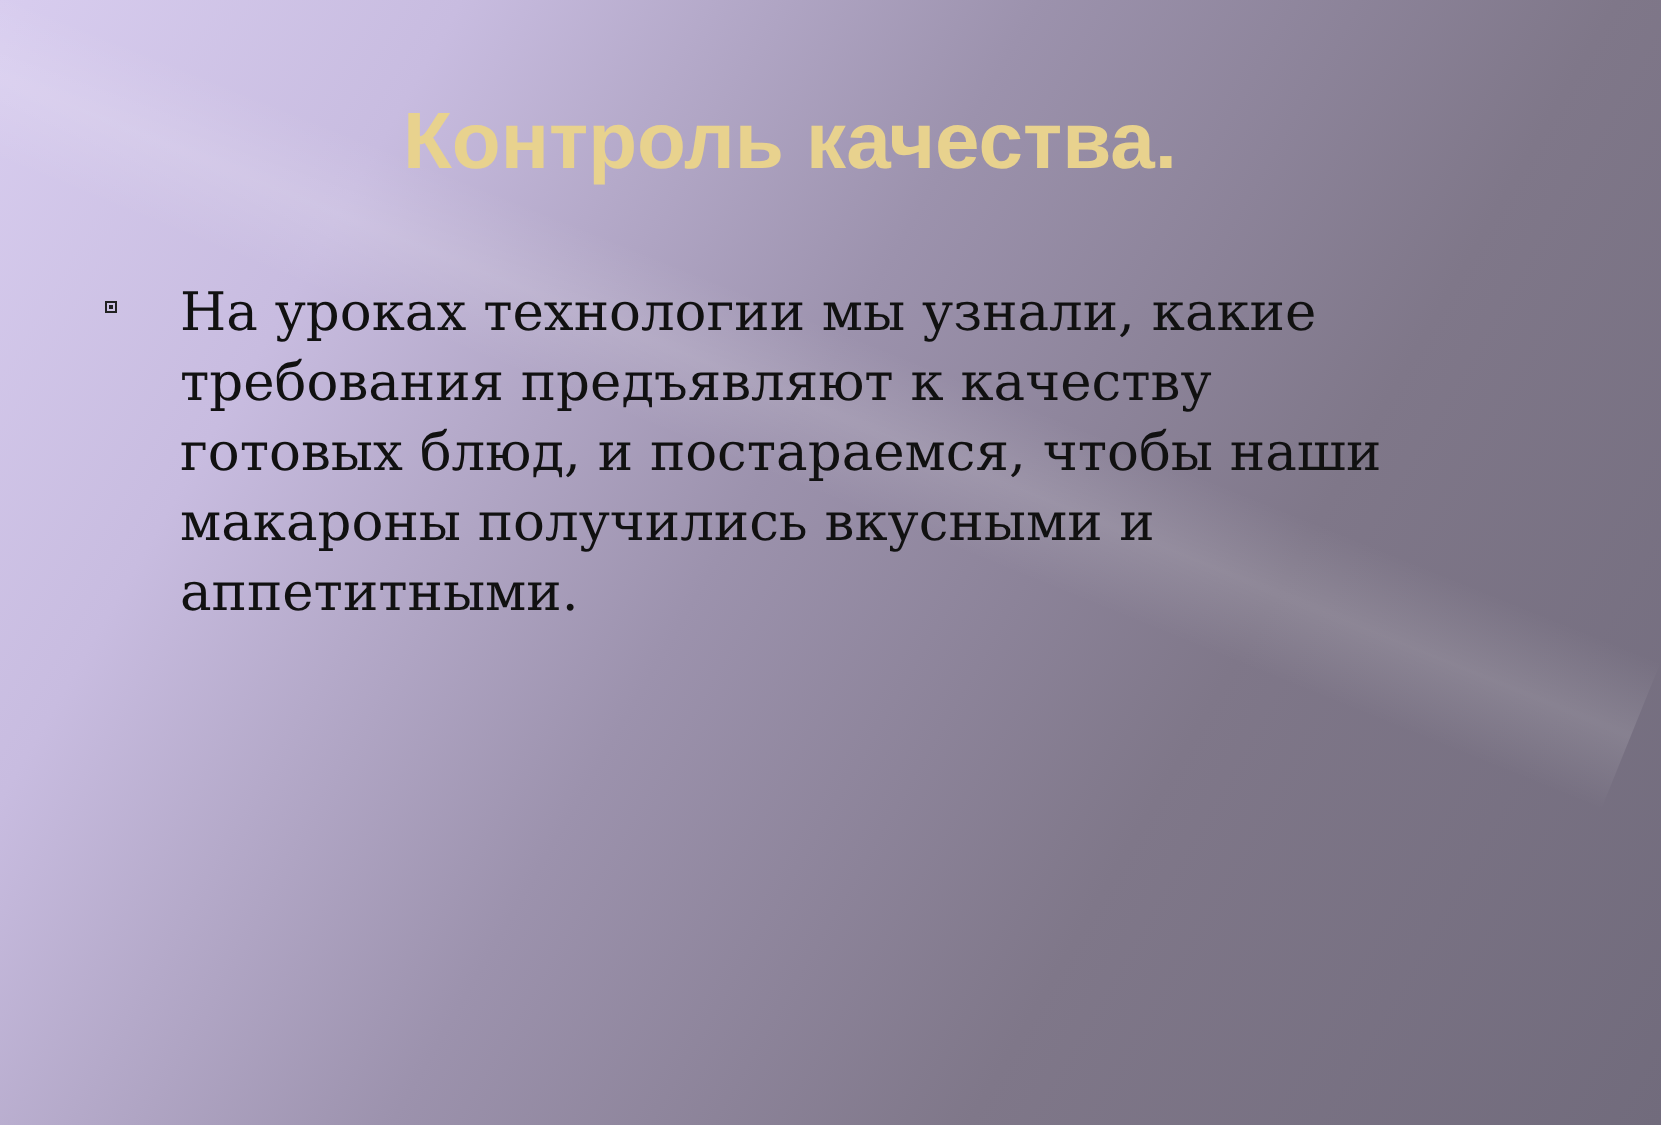Контроль качества.
На уроках технологии мы узнали, какие требования предъявляют к качеству готовых блюд, и постараемся, чтобы наши макароны получились вкусными и аппетитными.